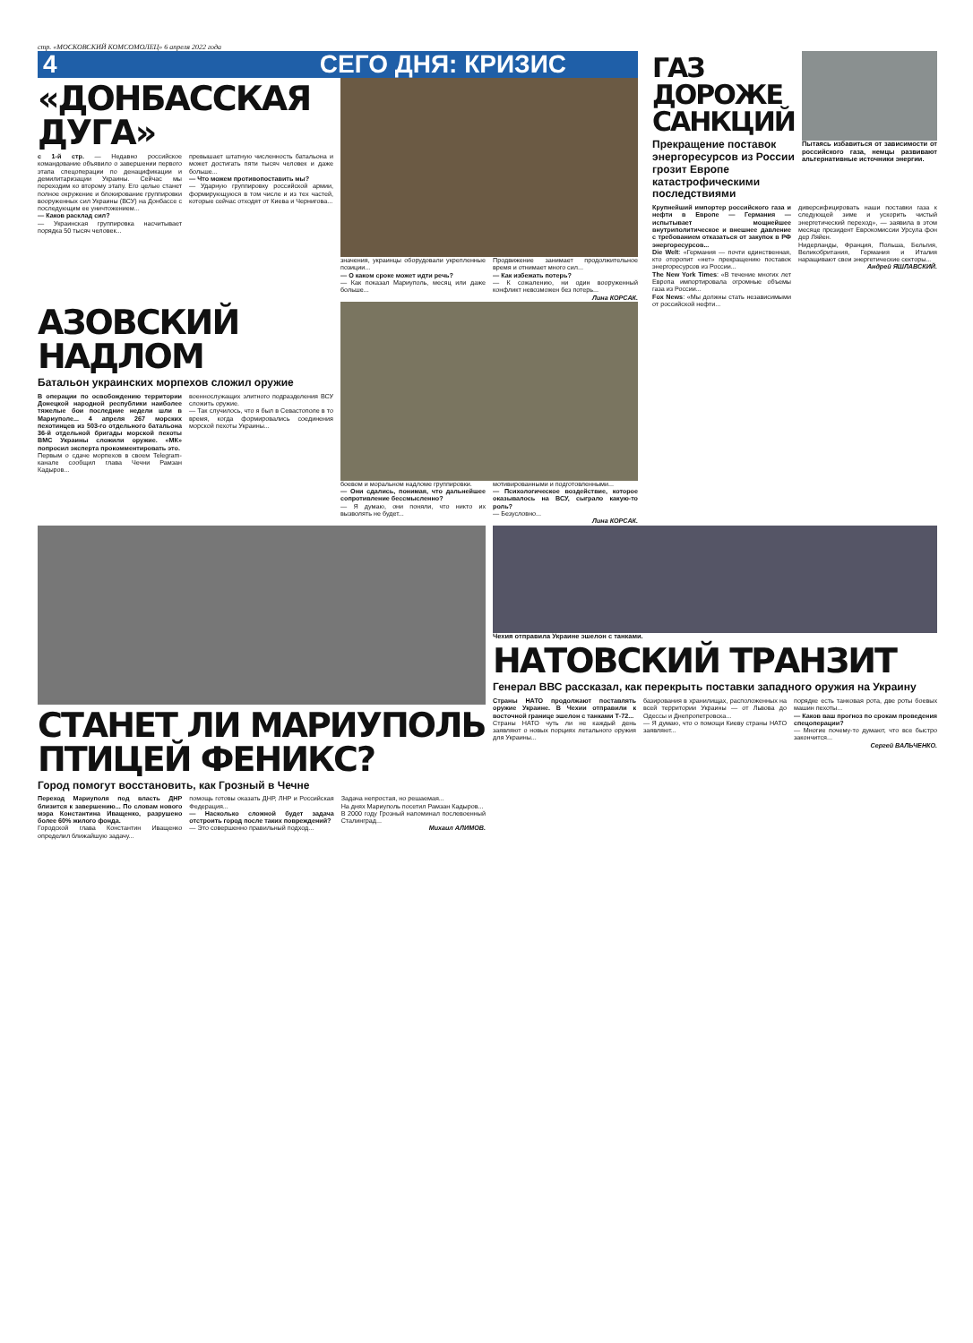стр. «МОСКОВСКИЙ КОМСОМОЛЕЦ» 6 апреля 2022 года
4 СЕГО ДНЯ: КРИЗИС
«ДОНБАССКАЯ ДУГА»
с 1-й стр. — Недавно российское командование объявило о завершении первого этапа спецоперации по денацификации и демилитаризации Украины. Сейчас мы переходим ко второму этапу. Его целью станет полное окружение и блокирование группировки вооруженных сил Украины (ВСУ) на Донбассе с последующим ее уничтожением...
— Каков расклад сил?
— Украинская группировка насчитывает порядка 50 тысяч человек...
превышает штатную численность батальона и может достигать пяти тысяч человек и даже больше...
— Что можем противопоставить мы?
— Ударную группировку российской армии, формирующуюся в том числе и из тех частей, которые сейчас отходят от Киева и Чернигова...
значения, украинцы оборудовали укрепленные позиции...
— О каком сроке может идти речь?
— Как показал Мариуполь, месяц или даже больше...
Продвижение занимает продолжительное время и отнимает много сил...
— Как избежать потерь?
— К сожалению, ни один вооруженный конфликт невозможен без потерь...
Лина КОРСАК.
АЗОВСКИЙ НАДЛОМ
Батальон украинских морпехов сложил оружие
В операции по освобождению территории Донецкой народной республики наиболее тяжелые бои последние недели шли в Мариуполе... 4 апреля 267 морских пехотинцев из 503-го отдельного батальона 36-й отдельной бригады морской пехоты ВМС Украины сложили оружие. «МК» попросил эксперта прокомментировать это.
Первым о сдаче морпехов в своем Telegram-канале сообщил глава Чечни Рамзан Кадыров...
военнослужащих элитного подразделения ВСУ сложить оружие.
— Так случилось, что я был в Севастополе в то время, когда формировались соединения морской пехоты Украины...
боевом и моральном надломе группировки.
— Они сдались, понимая, что дальнейшее сопротивление бессмысленно?
— Я думаю, они поняли, что никто их вызволять не будет...
мотивированными и подготовленными...
— Психологическое воздействие, которое оказывалось на ВСУ, сыграло какую-то роль?
— Безусловно...
Лина КОРСАК.
ГАЗ ДОРОЖЕ САНКЦИЙ
Прекращение поставок энергоресурсов из России грозит Европе катастрофическими последствиями
Пытаясь избавиться от зависимости от российского газа, немцы развивают альтернативные источники энергии.
Крупнейший импортер российского газа и нефти в Европе — Германия — испытывает мощнейшее внутриполитическое и внешнее давление с требованием отказаться от закупок в РФ энергоресурсов...
Die Welt: «Германия — почти единственная, кто оторопит «нет» прекращению поставок энергоресурсов из России...
The New York Times: «В течение многих лет Европа импортировала огромные объемы газа из России...
Fox News: «Мы должны стать независимыми от российской нефти...
диверсифицировать наши поставки газа к следующей зиме и ускорить чистый энергетический переход», — заявила в этом месяце президент Еврокомиссии Урсула фон дер Ляйен.
Нидерланды, Франция, Польша, Бельгия, Великобритания, Германия и Италия наращивают свои энергетические секторы...
Андрей ЯШЛАВСКИЙ.
СТАНЕТ ЛИ МАРИУПОЛЬ ПТИЦЕЙ ФЕНИКС?
Город помогут восстановить, как Грозный в Чечне
Переход Мариуполя под власть ДНР близится к завершению... По словам нового мэра Константина Иващенко, разрушено более 60% жилого фонда.
Городской глава Константин Иващенко определил ближайшую задачу...
помощь готовы оказать ДНР, ЛНР и Российская Федерация...
— Насколько сложной будет задача отстроить город после таких повреждений?
— Это совершенно правильный подход...
Задача непростая, но решаемая...
На днях Мариуполь посетил Рамзан Кадыров...
В 2000 году Грозный напоминал послевоенный Сталинград...
Михаил АЛИМОВ.
Чехия отправила Украине эшелон с танками.
НАТОВСКИЙ ТРАНЗИТ
Генерал ВВС рассказал, как перекрыть поставки западного оружия на Украину
Страны НАТО продолжают поставлять оружие Украине. В Чехии отправили к восточной границе эшелон с танками Т-72...
Страны НАТО чуть ли не каждый день заявляют о новых порциях летального оружия для Украины...
базирования в хранилищах, расположенных на всей территории Украины — от Львова до Одессы и Днепропетровска...
— Я думаю, что о помощи Киеву страны НАТО заявляют...
порядке есть танковая рота, две роты боевых машин пехоты...
— Каков ваш прогноз по срокам проведения спецоперации?
— Многие почему-то думают, что все быстро закончится...
Сергей ВАЛЬЧЕНКО.